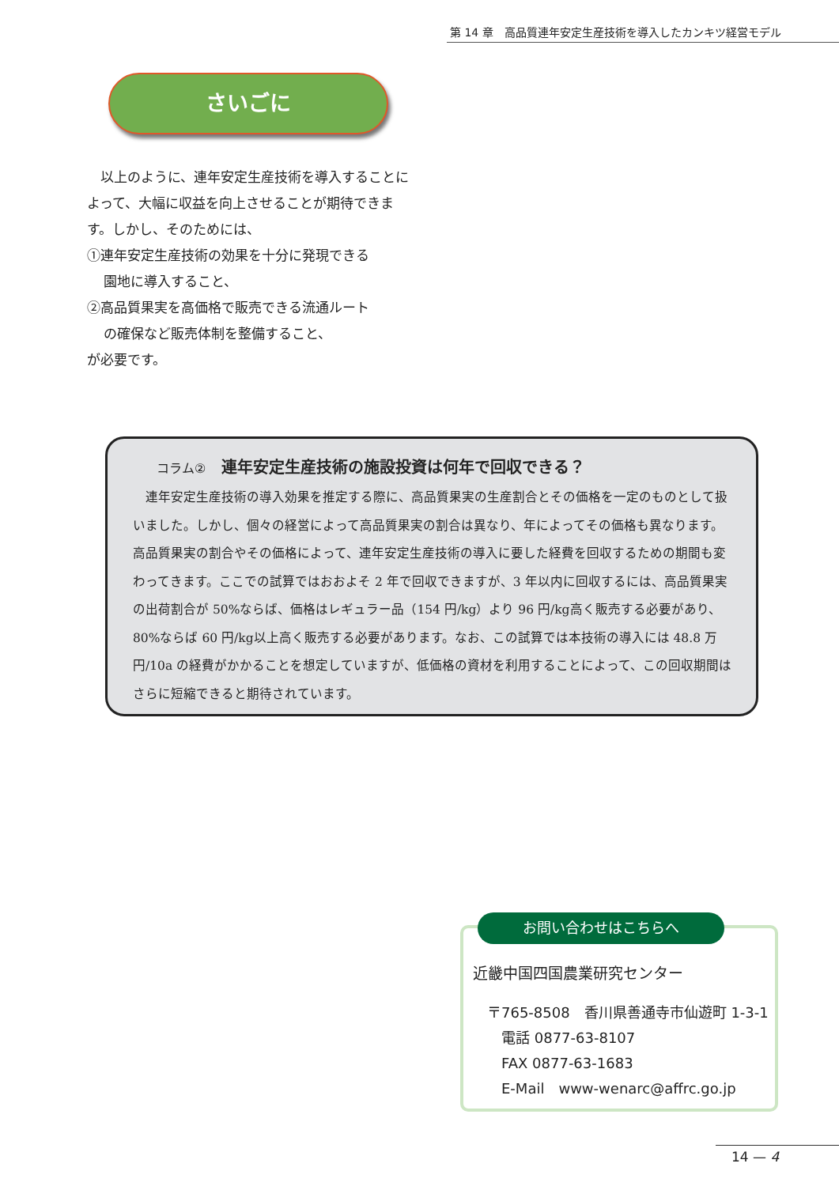第 14 章　高品質連年安定生産技術を導入したカンキツ経営モデル
さいごに
　以上のように、連年安定生産技術を導入することによって、大幅に収益を向上させることが期待できます。しかし、そのためには、
①連年安定生産技術の効果を十分に発現できる
園地に導入すること、
②高品質果実を高価格で販売できる流通ルート
の確保など販売体制を整備すること、
が必要です。
コラム② 連年安定生産技術の施設投資は何年で回収できる？
　連年安定生産技術の導入効果を推定する際に、高品質果実の生産割合とその価格を一定のものとして扱いました。しかし、個々の経営によって高品質果実の割合は異なり、年によってその価格も異なります。高品質果実の割合やその価格によって、連年安定生産技術の導入に要した経費を回収するための期間も変わってきます。ここでの試算ではおおよそ 2 年で回収できますが、3 年以内に回収するには、高品質果実の出荷割合が 50%ならば、価格はレギュラー品（154 円/kg）より 96 円/kg高く販売する必要があり、80%ならば 60 円/kg以上高く販売する必要があります。なお、この試算では本技術の導入には 48.8 万円/10a の経費がかかることを想定していますが、低価格の資材を利用することによって、この回収期間はさらに短縮できると期待されています。
お問い合わせはこちらへ
近畿中国四国農業研究センター
〒765-8508　香川県善通寺市仙遊町 1-3-1
電話 0877-63-8107
FAX 0877-63-1683
E-Mail　www-wenarc@affrc.go.jp
14 — 4